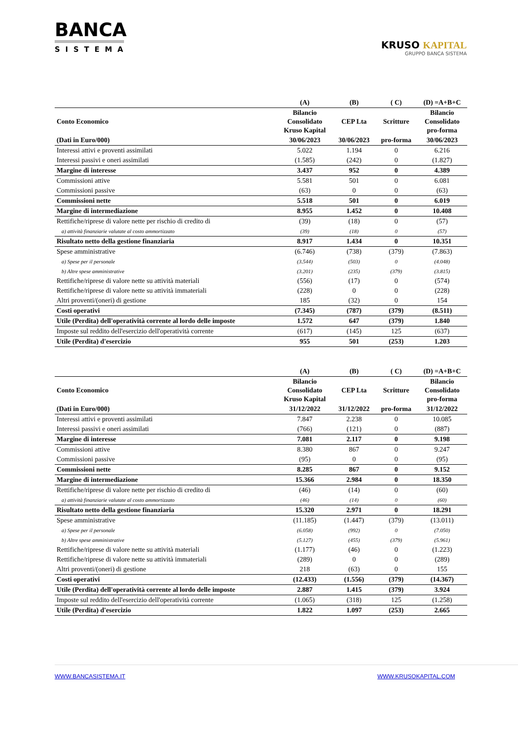BANCA
SISTEMA
KRUSO KAPITAL
GRUPPO BANCA SISTEMA
| | (A) | (B) | ( C) | (D) =A+B+C |
| --- | --- | --- | --- | --- |
| Conto Economico | Bilancio Consolidato Kruso Kapital | CEP Lta | Scritture | Bilancio Consolidato pro-forma |
| (Dati in Euro/000) | 30/06/2023 | 30/06/2023 | pro-forma | 30/06/2023 |
| Interessi attivi e proventi assimilati | 5.022 | 1.194 | 0 | 6.216 |
| Interessi passivi e oneri assimilati | (1.585) | (242) | 0 | (1.827) |
| Margine di interesse | 3.437 | 952 | 0 | 4.389 |
| Commissioni attive | 5.581 | 501 | 0 | 6.081 |
| Commissioni passive | (63) | 0 | 0 | (63) |
| Commissioni nette | 5.518 | 501 | 0 | 6.019 |
| Margine di intermediazione | 8.955 | 1.452 | 0 | 10.408 |
| Rettifiche/riprese di valore nette per rischio di credito di | (39) | (18) | 0 | (57) |
| a) attività finanziarie valutate al costo ammortizzato | (39) | (18) | 0 | (57) |
| Risultato netto della gestione finanziaria | 8.917 | 1.434 | 0 | 10.351 |
| Spese amministrative | (6.746) | (738) | (379) | (7.863) |
| a) Spese per il personale | (3.544) | (503) | 0 | (4.048) |
| b) Altre spese amministrative | (3.201) | (235) | (379) | (3.815) |
| Rettifiche/riprese di valore nette su attività materiali | (556) | (17) | 0 | (574) |
| Rettifiche/riprese di valore nette su attività immateriali | (228) | 0 | 0 | (228) |
| Altri proventi/(oneri) di gestione | 185 | (32) | 0 | 154 |
| Costi operativi | (7.345) | (787) | (379) | (8.511) |
| Utile (Perdita) dell'operatività corrente al lordo delle imposte | 1.572 | 647 | (379) | 1.840 |
| Imposte sul reddito dell'esercizio dell'operatività corrente | (617) | (145) | 125 | (637) |
| Utile (Perdita) d'esercizio | 955 | 501 | (253) | 1.203 |
| | (A) | (B) | ( C) | (D) =A+B+C |
| --- | --- | --- | --- | --- |
| Conto Economico | Bilancio Consolidato Kruso Kapital | CEP Lta | Scritture | Bilancio Consolidato pro-forma |
| (Dati in Euro/000) | 31/12/2022 | 31/12/2022 | pro-forma | 31/12/2022 |
| Interessi attivi e proventi assimilati | 7.847 | 2.238 | 0 | 10.085 |
| Interessi passivi e oneri assimilati | (766) | (121) | 0 | (887) |
| Margine di interesse | 7.081 | 2.117 | 0 | 9.198 |
| Commissioni attive | 8.380 | 867 | 0 | 9.247 |
| Commissioni passive | (95) | 0 | 0 | (95) |
| Commissioni nette | 8.285 | 867 | 0 | 9.152 |
| Margine di intermediazione | 15.366 | 2.984 | 0 | 18.350 |
| Rettifiche/riprese di valore nette per rischio di credito di | (46) | (14) | 0 | (60) |
| a) attività finanziarie valutate al costo ammortizzato | (46) | (14) | 0 | (60) |
| Risultato netto della gestione finanziaria | 15.320 | 2.971 | 0 | 18.291 |
| Spese amministrative | (11.185) | (1.447) | (379) | (13.011) |
| a) Spese per il personale | (6.058) | (992) | 0 | (7.050) |
| b) Altre spese amministrative | (5.127) | (455) | (379) | (5.961) |
| Rettifiche/riprese di valore nette su attività materiali | (1.177) | (46) | 0 | (1.223) |
| Rettifiche/riprese di valore nette su attività immateriali | (289) | 0 | 0 | (289) |
| Altri proventi/(oneri) di gestione | 218 | (63) | 0 | 155 |
| Costi operativi | (12.433) | (1.556) | (379) | (14.367) |
| Utile (Perdita) dell'operatività corrente al lordo delle imposte | 2.887 | 1.415 | (379) | 3.924 |
| Imposte sul reddito dell'esercizio dell'operatività corrente | (1.065) | (318) | 125 | (1.258) |
| Utile (Perdita) d'esercizio | 1.822 | 1.097 | (253) | 2.665 |
WWW.BANCASISTEMA.IT WWW.KRUSOKAPITAL.COM